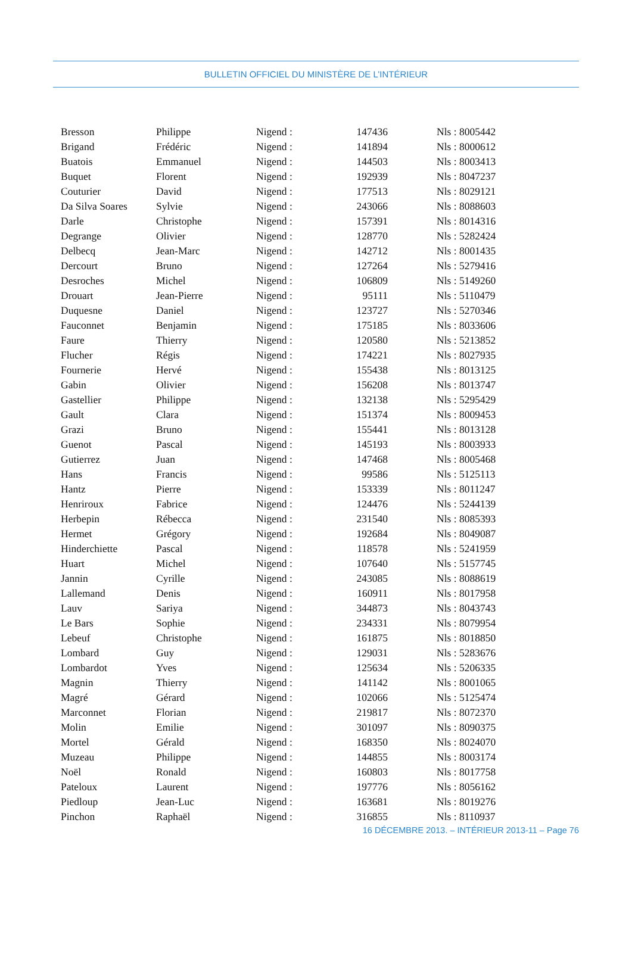BULLETIN OFFICIEL DU MINISTÈRE DE L’INTÉRIEUR
| Bresson | Philippe | Nigend : | 147436 | Nls : 8005442 |
| Brigand | Frédéric | Nigend : | 141894 | Nls : 8000612 |
| Buatois | Emmanuel | Nigend : | 144503 | Nls : 8003413 |
| Buquet | Florent | Nigend : | 192939 | Nls : 8047237 |
| Couturier | David | Nigend : | 177513 | Nls : 8029121 |
| Da Silva Soares | Sylvie | Nigend : | 243066 | Nls : 8088603 |
| Darle | Christophe | Nigend : | 157391 | Nls : 8014316 |
| Degrange | Olivier | Nigend : | 128770 | Nls : 5282424 |
| Delbecq | Jean-Marc | Nigend : | 142712 | Nls : 8001435 |
| Dercourt | Bruno | Nigend : | 127264 | Nls : 5279416 |
| Desroches | Michel | Nigend : | 106809 | Nls : 5149260 |
| Drouart | Jean-Pierre | Nigend : | 95111 | Nls : 5110479 |
| Duquesne | Daniel | Nigend : | 123727 | Nls : 5270346 |
| Fauconnet | Benjamin | Nigend : | 175185 | Nls : 8033606 |
| Faure | Thierry | Nigend : | 120580 | Nls : 5213852 |
| Flucher | Régis | Nigend : | 174221 | Nls : 8027935 |
| Fournerie | Hervé | Nigend : | 155438 | Nls : 8013125 |
| Gabin | Olivier | Nigend : | 156208 | Nls : 8013747 |
| Gastellier | Philippe | Nigend : | 132138 | Nls : 5295429 |
| Gault | Clara | Nigend : | 151374 | Nls : 8009453 |
| Grazi | Bruno | Nigend : | 155441 | Nls : 8013128 |
| Guenot | Pascal | Nigend : | 145193 | Nls : 8003933 |
| Gutierrez | Juan | Nigend : | 147468 | Nls : 8005468 |
| Hans | Francis | Nigend : | 99586 | Nls : 5125113 |
| Hantz | Pierre | Nigend : | 153339 | Nls : 8011247 |
| Henriroux | Fabrice | Nigend : | 124476 | Nls : 5244139 |
| Herbepin | Rébecca | Nigend : | 231540 | Nls : 8085393 |
| Hermet | Grégory | Nigend : | 192684 | Nls : 8049087 |
| Hinderchiette | Pascal | Nigend : | 118578 | Nls : 5241959 |
| Huart | Michel | Nigend : | 107640 | Nls : 5157745 |
| Jannin | Cyrille | Nigend : | 243085 | Nls : 8088619 |
| Lallemand | Denis | Nigend : | 160911 | Nls : 8017958 |
| Lauv | Sariya | Nigend : | 344873 | Nls : 8043743 |
| Le Bars | Sophie | Nigend : | 234331 | Nls : 8079954 |
| Lebeuf | Christophe | Nigend : | 161875 | Nls : 8018850 |
| Lombard | Guy | Nigend : | 129031 | Nls : 5283676 |
| Lombardot | Yves | Nigend : | 125634 | Nls : 5206335 |
| Magnin | Thierry | Nigend : | 141142 | Nls : 8001065 |
| Magré | Gérard | Nigend : | 102066 | Nls : 5125474 |
| Marconnet | Florian | Nigend : | 219817 | Nls : 8072370 |
| Molin | Emilie | Nigend : | 301097 | Nls : 8090375 |
| Mortel | Gérald | Nigend : | 168350 | Nls : 8024070 |
| Muzeau | Philippe | Nigend : | 144855 | Nls : 8003174 |
| Noël | Ronald | Nigend : | 160803 | Nls : 8017758 |
| Pateloux | Laurent | Nigend : | 197776 | Nls : 8056162 |
| Piedloup | Jean-Luc | Nigend : | 163681 | Nls : 8019276 |
| Pinchon | Raphaël | Nigend : | 316855 | Nls : 8110937 |
16 DÉCEMBRE 2013. – INTÉRIEUR 2013-11 – Page 76